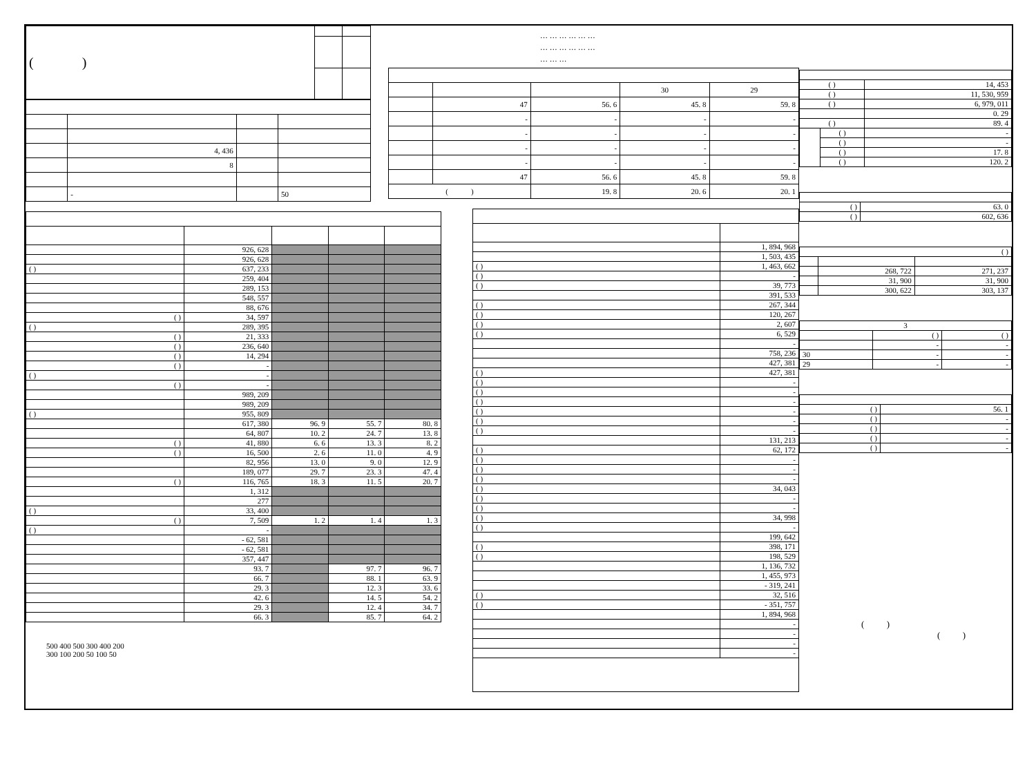| ( ) | | |
| | 4, 436 | | |
| | 8 | | |
| | - | | 50 |
| | 926, 628 | | | |
| | 926, 628 | | | |
| ( ) | 637, 233 | | | |
| | 259, 404 | | | |
| | 289, 153 | | | |
| | 548, 557 | | | |
| | 88, 676 | | | |
| ( ) | 34, 597 | | | |
| ( ) | 289, 395 | | | |
| ( ) | 21, 333 | | | |
| ( ) | 236, 640 | | | |
| ( ) | 14, 294 | | | |
| ( ) | - | | | |
| ( ) | - | | | |
| ( ) | - | | | |
| | 989, 209 | | | |
| | 989, 209 | | | |
| ( ) | 955, 809 | | | |
| | 617, 380 | 96. 9 | 55. 7 | 80. 8 |
| | 64, 807 | 10. 2 | 24. 7 | 13. 8 |
| ( ) | 41, 880 | 6. 6 | 13. 3 | 8. 2 |
| ( ) | 16, 500 | 2. 6 | 11. 0 | 4. 9 |
| | 82, 956 | 13. 0 | 9. 0 | 12. 9 |
| | 189, 077 | 29. 7 | 23. 3 | 47. 4 |
| ( ) | 116, 765 | 18. 3 | 11. 5 | 20. 7 |
| | 1, 312 | | | |
| | 277 | | | |
| ( ) | 33, 400 | | | |
| ( ) | 7, 509 | 1. 2 | 1. 4 | 1. 3 |
| ( ) | - | | | |
| | - 62, 581 | | | |
| | - 62, 581 | | | |
| | 357, 447 | | | |
| | 93. 7 | | 97. 7 | 96. 7 |
| | 66. 7 | | 88. 1 | 63. 9 |
| | 29. 3 | | 12. 3 | 33. 6 |
| | 42. 6 | | 14. 5 | 54. 2 |
| | 29. 3 | | 12. 4 | 34. 7 |
| | 66. 3 | | 85. 7 | 64. 2 |
500 400 500 300 400 200
300 100 200 50 100 50
… … … … … …
… … … … … …
… … …
| | | | 30 | 29 |
| | 47 | 56. 6 | 45. 8 | 59. 8 |
| | - | - | - | - |
| | - | - | - | - |
| | - | - | - | - |
| | - | - | - | - |
| | 47 | 56. 6 | 45. 8 | 59. 8 |
| ( ) | | 19. 8 | 20. 6 | 20. 1 |
| | 1, 894, 968 |
| | 1, 503, 435 |
| ( ) | 1, 463, 662 |
| ( ) | - |
| ( ) | 39, 773 |
| | 391, 533 |
| ( ) | 267, 344 |
| ( ) | 120, 267 |
| ( ) | 2, 607 |
| ( ) | 6, 529 |
| | - |
| | 758, 236 |
| | 427, 381 |
| ( ) | 427, 381 |
| ( ) | - |
| ( ) | - |
| ( ) | - |
| ( ) | - |
| ( ) | - |
| ( ) | - |
| | 131, 213 |
| ( ) | 62, 172 |
| ( ) | - |
| ( ) | - |
| ( ) | - |
| ( ) | 34, 043 |
| ( ) | - |
| ( ) | - |
| ( ) | 34, 998 |
| ( ) | - |
| | 199, 642 |
| ( ) | 398, 171 |
| ( ) | 198, 529 |
| | 1, 136, 732 |
| | 1, 455, 973 |
| | - 319, 241 |
| ( ) | 32, 516 |
| ( ) | - 351, 757 |
| | 1, 894, 968 |
| | - |
| | - |
| | - |
| | - |
| ( ) | | 14, 453 |
| ( ) | | 11, 530, 959 |
| ( ) | | 6, 979, 011 |
| | | 0. 29 |
| ( ) | | 89. 4 |
| | ( ) | - |
| | ( ) | - |
| | ( ) | 17. 8 |
| | ( ) | 120. 2 |
| ( ) | 63. 0 |
| ( ) | 602, 636 |
| ( ) | | |
| | 268, 722 | 271, 237 |
| | 31, 900 | 31, 900 |
| | 300, 622 | 303, 137 |
| 3 | | |
| | ( ) | ( ) |
| | - | - |
| 30 | - | - |
| 29 | - | - |
| ( ) | 56. 1 |
| ( ) | - |
| ( ) | - |
| ( ) | - |
| ( ) | - |
( )
( )